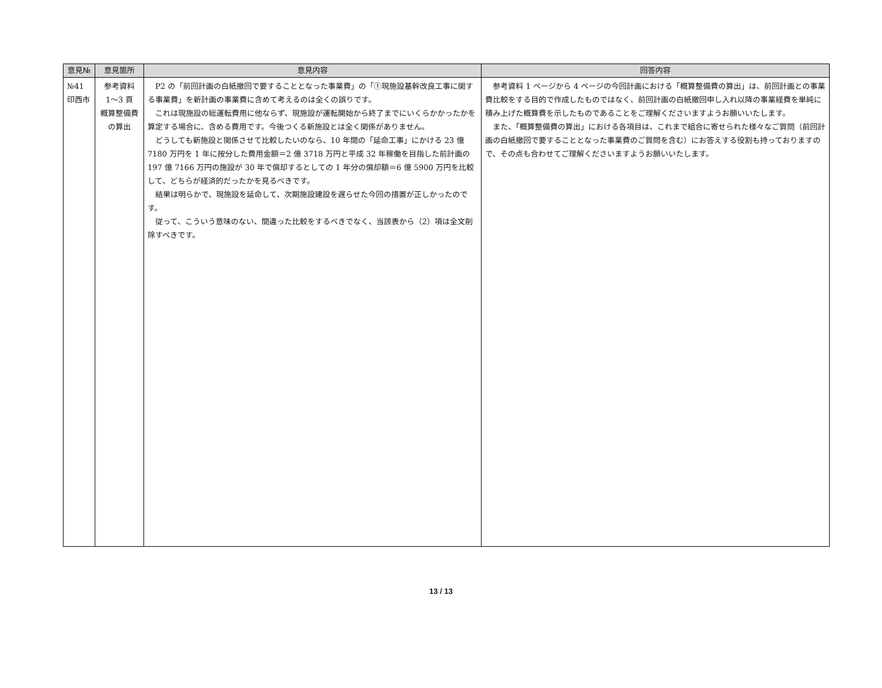| 意見№ | 意見箇所 | 意見内容 | 回答内容 |
| --- | --- | --- | --- |
| №41 印西市 | 参考資料 1～3 頁 概算整備費 の算出 | P2 の「前回計画の白紙撤回で要することとなった事業費」の「①現施設基幹改良工事に関する事業費」を新計画の事業費に含めて考えるのは全くの誤りです。 これは現施設の総運転費用に他ならず、現施設が運転開始から終了までにいくらかかったかを算定する場合に、含める費用です。今後つくる新施設とは全く関係がありません。 どうしても新施設と関係させて比較したいのなら、10 年間の「延命工事」にかける 23 億 7180 万円を 1 年に按分した費用金額＝2 億 3718 万円と平成 32 年稼働を目指した前計画の 197 億 7166 万円の施設が 30 年で償却するとしての 1 年分の償却額＝6 億 5900 万円を比較して、どちらが経済的だったかを見るべきです。 結果は明らかで、現施設を延命して、次期施設建設を遅らせた今回の措置が正しかったのです。 従って、こういう意味のない、間違った比較をするべきでなく、当該表から（2）項は全文削除すべきです。 | 参考資料 1 ページから 4 ページの今回計画における「概算整備費の算出」は、前回計画との事業費比較をする目的で作成したものではなく、前回計画の白紙撤回申し入れ以降の事業経費を単純に積み上げた概算費を示したものであることをご理解くださいますようお願いいたします。 また、「概算整備費の算出」における各項目は、これまで組合に寄せられた様々なご質問（前回計画の白紙撤回で要することとなった事業費のご質問を含む）にお答えする役割も持っておりますので、その点も合わせてご理解くださいますようお願いいたします。 |
13 / 13